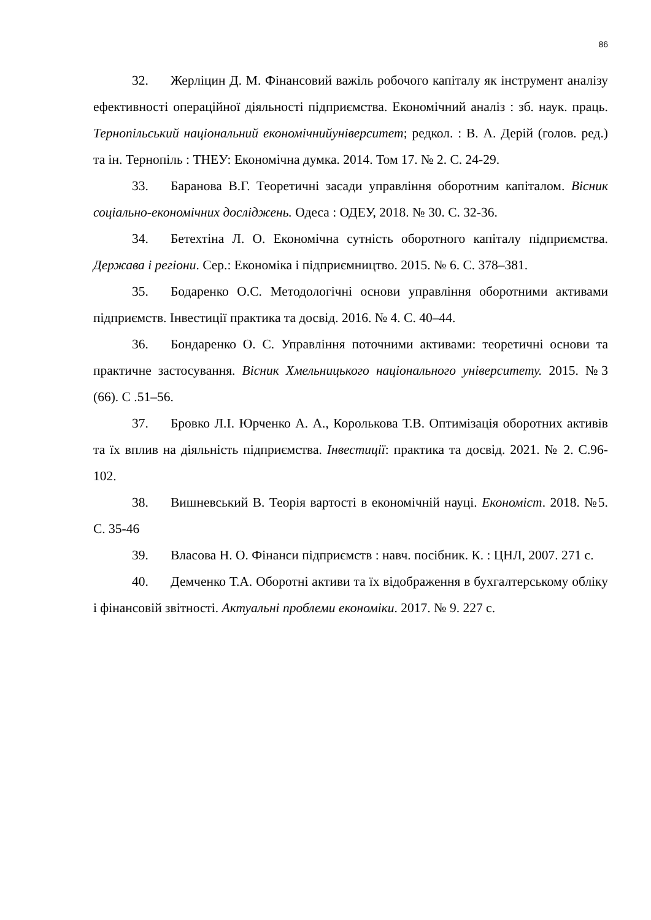86
32. Жерліцин Д. М. Фінансовий важіль робочого капіталу як інструмент аналізу ефективності операційної діяльності підприємства. Економічний аналіз : зб. наук. праць. Тернопільський національний економічнийуніверситет; редкол. : В. А. Дерій (голов. ред.) та ін. Тернопіль : ТНЕУ: Економічна думка. 2014. Том 17. № 2. С. 24-29.
33. Баранова В.Г. Теоретичні засади управління оборотним капіталом. Вісник соціально-економічних досліджень. Одеса : ОДЕУ, 2018. № 30. С. 32-36.
34. Бетехтіна Л. О. Економічна сутність оборотного капіталу підприємства. Держава і регіони. Сер.: Економіка і підприємництво. 2015. № 6. С. 378–381.
35. Бодаренко О.С. Методологічні основи управління оборотними активами підприємств. Інвестиції практика та досвід. 2016. № 4. С. 40–44.
36. Бондаренко О. С. Управління поточними активами: теоретичні основи та практичне застосування. Вісник Хмельницького національного університету. 2015. №3 (66). С .51–56.
37. Бровко Л.І. Юрченко А. А., Королькова Т.В. Оптимізація оборотних активів та їх вплив на діяльність підприємства. Інвестиції: практика та досвід. 2021. № 2. С.96-102.
38. Вишневський В. Теорія вартості в економічній науці. Економіст. 2018. №5. С. 35-46
39. Власова Н. О. Фінанси підприємств : навч. посібник. К. : ЦНЛ, 2007. 271 с.
40. Демченко Т.А. Оборотні активи та їх відображення в бухгалтерському обліку і фінансовій звітності. Актуальні проблеми економіки. 2017. № 9. 227 с.